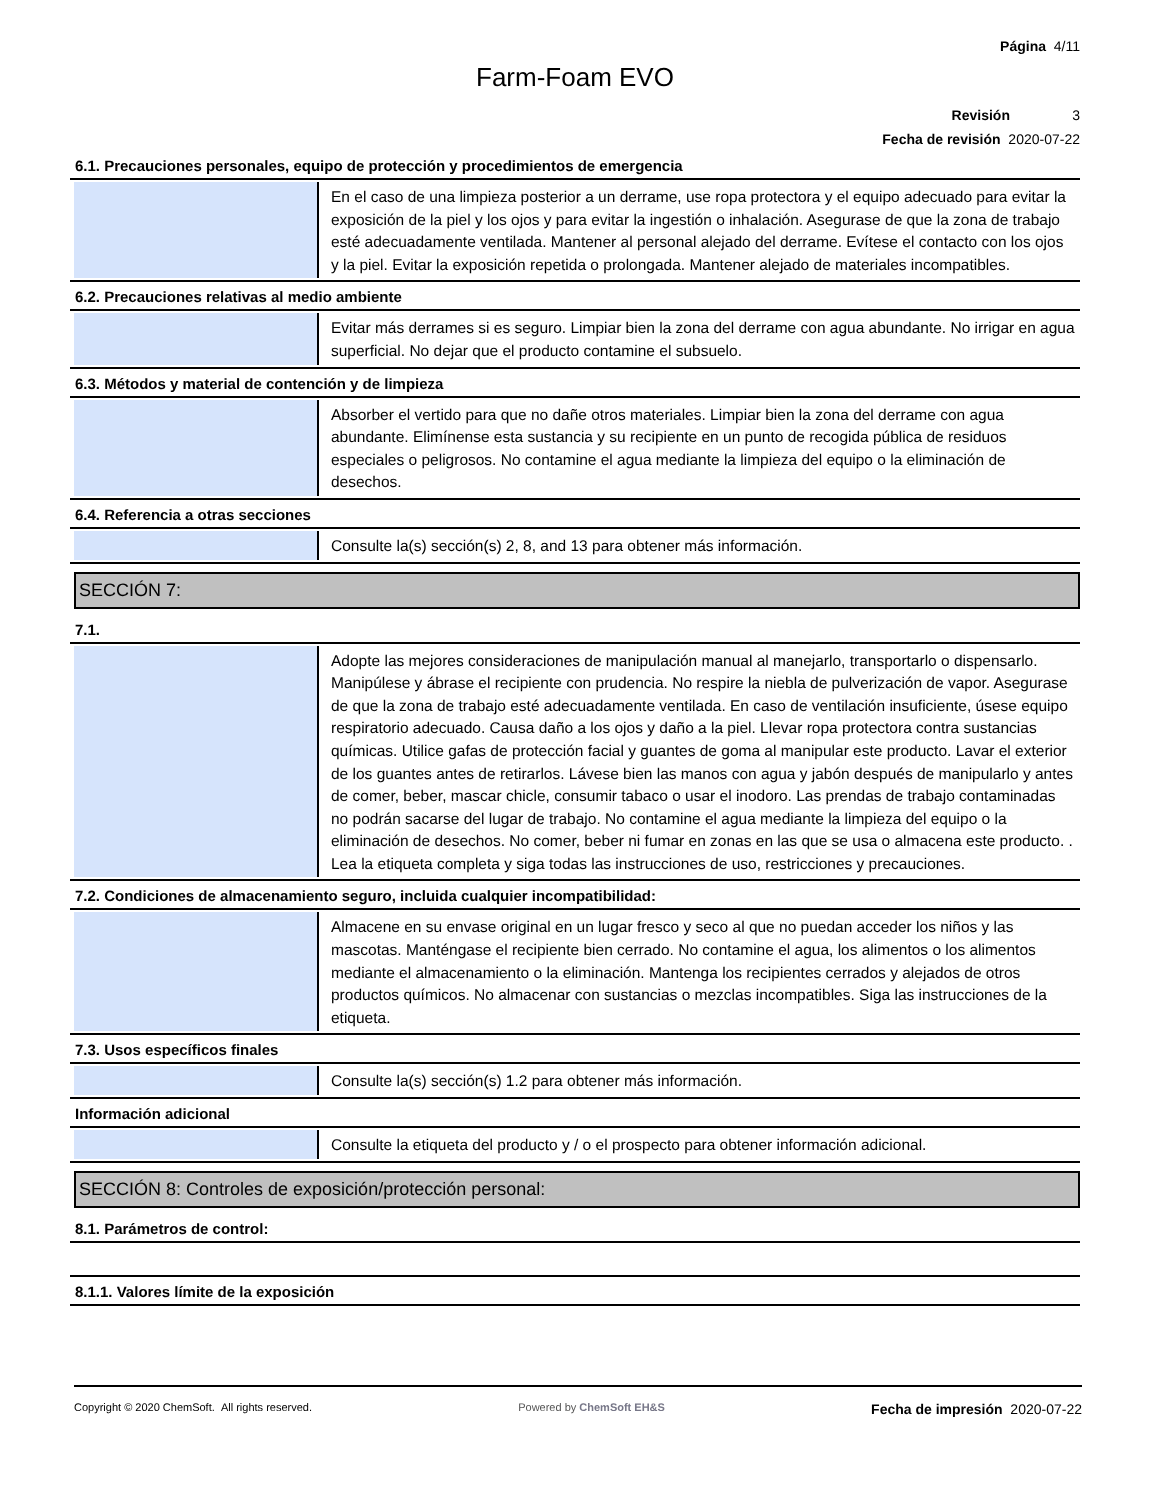Página 4/11
Farm-Foam EVO
Revisión 3
Fecha de revisión 2020-07-22
6.1. Precauciones personales, equipo de protección y procedimientos de emergencia
En el caso de una limpieza posterior a un derrame, use ropa protectora y el equipo adecuado para evitar la exposición de la piel y los ojos y para evitar la ingestión o inhalación. Asegurase de que la zona de trabajo esté adecuadamente ventilada. Mantener al personal alejado del derrame. Evítese el contacto con los ojos y la piel. Evitar la exposición repetida o prolongada. Mantener alejado de materiales incompatibles.
6.2. Precauciones relativas al medio ambiente
Evitar más derrames si es seguro. Limpiar bien la zona del derrame con agua abundante. No irrigar en agua superficial. No dejar que el producto contamine el subsuelo.
6.3. Métodos y material de contención y de limpieza
Absorber el vertido para que no dañe otros materiales. Limpiar bien la zona del derrame con agua abundante. Elimínense esta sustancia y su recipiente en un punto de recogida pública de residuos especiales o peligrosos. No contamine el agua mediante la limpieza del equipo o la eliminación de desechos.
6.4. Referencia a otras secciones
Consulte la(s) sección(s) 2, 8, and 13 para obtener más información.
SECCIÓN 7:
7.1.
Adopte las mejores consideraciones de manipulación manual al manejarlo, transportarlo o dispensarlo. Manipúlese y ábrase el recipiente con prudencia. No respire la niebla de pulverización de vapor. Asegurase de que la zona de trabajo esté adecuadamente ventilada. En caso de ventilación insuficiente, úsese equipo respiratorio adecuado. Causa daño a los ojos y daño a la piel. Llevar ropa protectora contra sustancias químicas. Utilice gafas de protección facial y guantes de goma al manipular este producto. Lavar el exterior de los guantes antes de retirarlos. Lávese bien las manos con agua y jabón después de manipularlo y antes de comer, beber, mascar chicle, consumir tabaco o usar el inodoro. Las prendas de trabajo contaminadas no podrán sacarse del lugar de trabajo. No contamine el agua mediante la limpieza del equipo o la eliminación de desechos. No comer, beber ni fumar en zonas en las que se usa o almacena este producto. . Lea la etiqueta completa y siga todas las instrucciones de uso, restricciones y precauciones.
7.2. Condiciones de almacenamiento seguro, incluida cualquier incompatibilidad:
Almacene en su envase original en un lugar fresco y seco al que no puedan acceder los niños y las mascotas. Manténgase el recipiente bien cerrado. No contamine el agua, los alimentos o los alimentos mediante el almacenamiento o la eliminación. Mantenga los recipientes cerrados y alejados de otros productos químicos. No almacenar con sustancias o mezclas incompatibles. Siga las instrucciones de la etiqueta.
7.3. Usos específicos finales
Consulte la(s) sección(s) 1.2 para obtener más información.
Información adicional
Consulte la etiqueta del producto y / o el prospecto para obtener información adicional.
SECCIÓN 8: Controles de exposición/protección personal:
8.1. Parámetros de control:
8.1.1. Valores límite de la exposición
Copyright © 2020 ChemSoft. All rights reserved. Powered by ChemSoft EH&S Fecha de impresión 2020-07-22